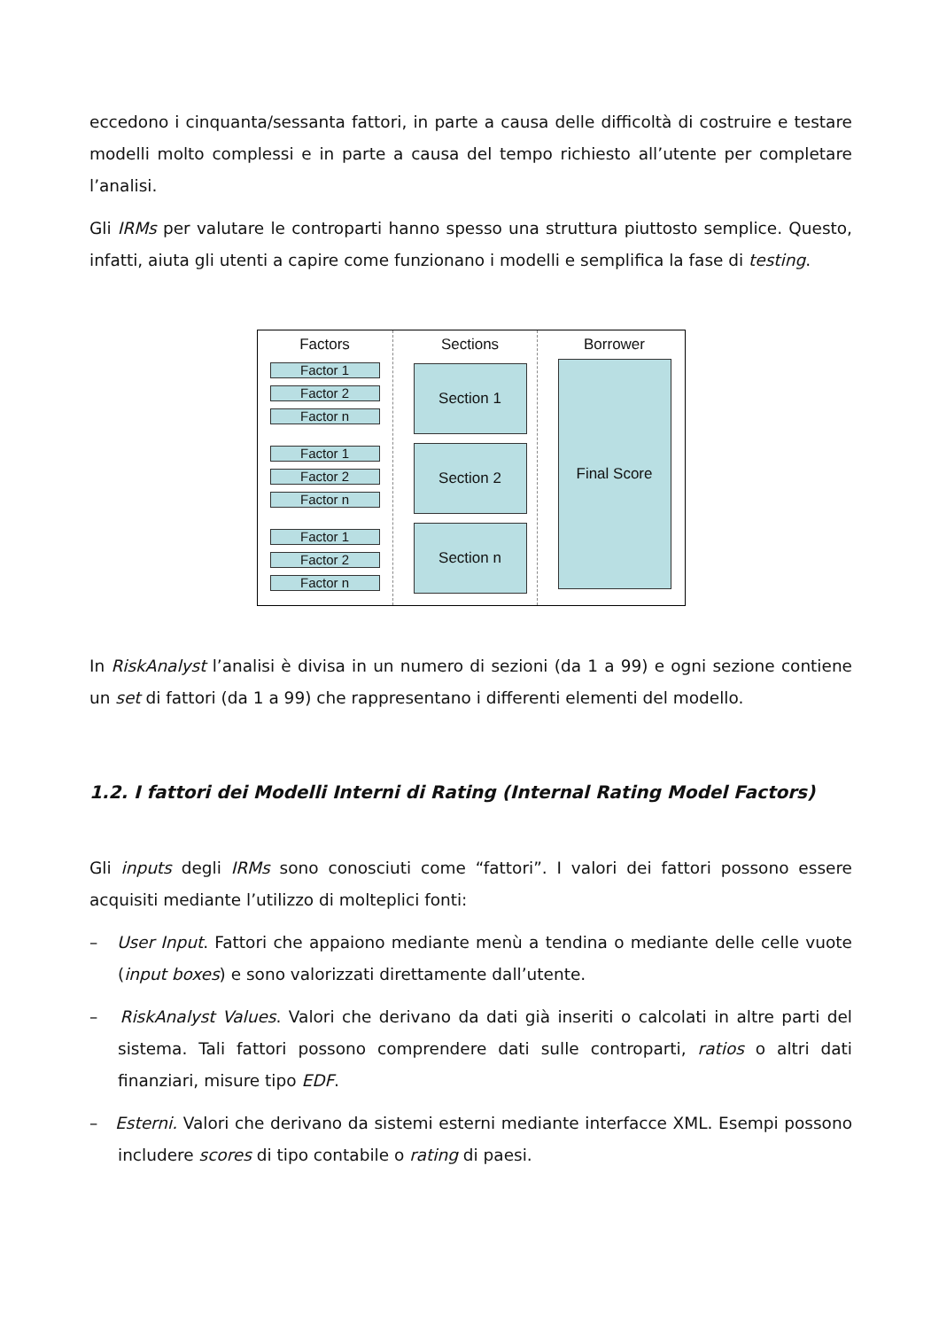eccedono i cinquanta/sessanta fattori, in parte a causa delle difficoltà di costruire e testare modelli molto complessi e in parte a causa del tempo richiesto all’utente per completare l’analisi.
Gli IRMs per valutare le controparti hanno spesso una struttura piuttosto semplice. Questo, infatti, aiuta gli utenti a capire come funzionano i modelli e semplifica la fase di testing.
Factors
Factor 1
Factor 2
Factor n
Factor 1
Factor 2
Factor n
Factor 1
Factor 2
Factor n
Sections
Section 1
Section 2
Section n
Borrower
Final Score
In RiskAnalyst l’analisi è divisa in un numero di sezioni (da 1 a 99) e ogni sezione contiene un set di fattori (da 1 a 99) che rappresentano i differenti elementi del modello.
1.2. I fattori dei Modelli Interni di Rating (Internal Rating Model Factors)
Gli inputs degli IRMs sono conosciuti come “fattori”. I valori dei fattori possono essere acquisiti mediante l’utilizzo di molteplici fonti:
– User Input. Fattori che appaiono mediante menù a tendina o mediante delle celle vuote (input boxes) e sono valorizzati direttamente dall’utente.
– RiskAnalyst Values. Valori che derivano da dati già inseriti o calcolati in altre parti del sistema. Tali fattori possono comprendere dati sulle controparti, ratios o altri dati finanziari, misure tipo EDF.
– Esterni. Valori che derivano da sistemi esterni mediante interfacce XML. Esempi possono includere scores di tipo contabile o rating di paesi.